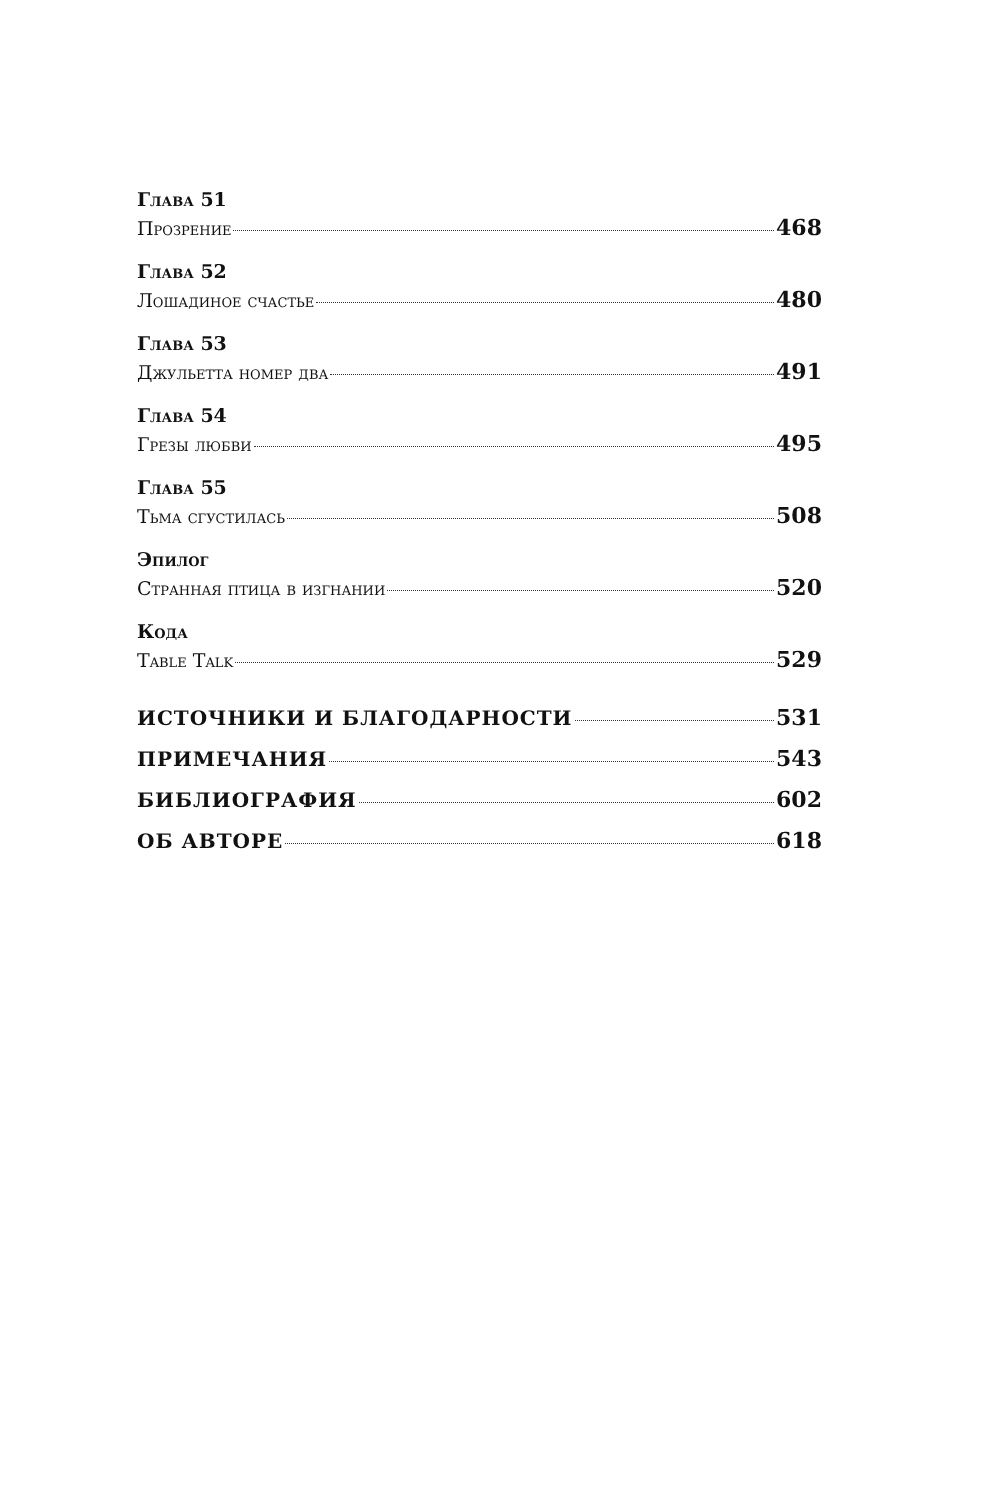Глава 51
Прозрение 468
Глава 52
Лошадиное счастье 480
Глава 53
Джульетта номер два 491
Глава 54
Грезы любви 495
Глава 55
Тьма сгустилась 508
Эпилог
Странная птица в изгнании 520
Кода
Table Talk 529
ИСТОЧНИКИ И БЛАГОДАРНОСТИ 531
ПРИМЕЧАНИЯ 543
БИБЛИОГРАФИЯ 602
ОБ АВТОРЕ 618